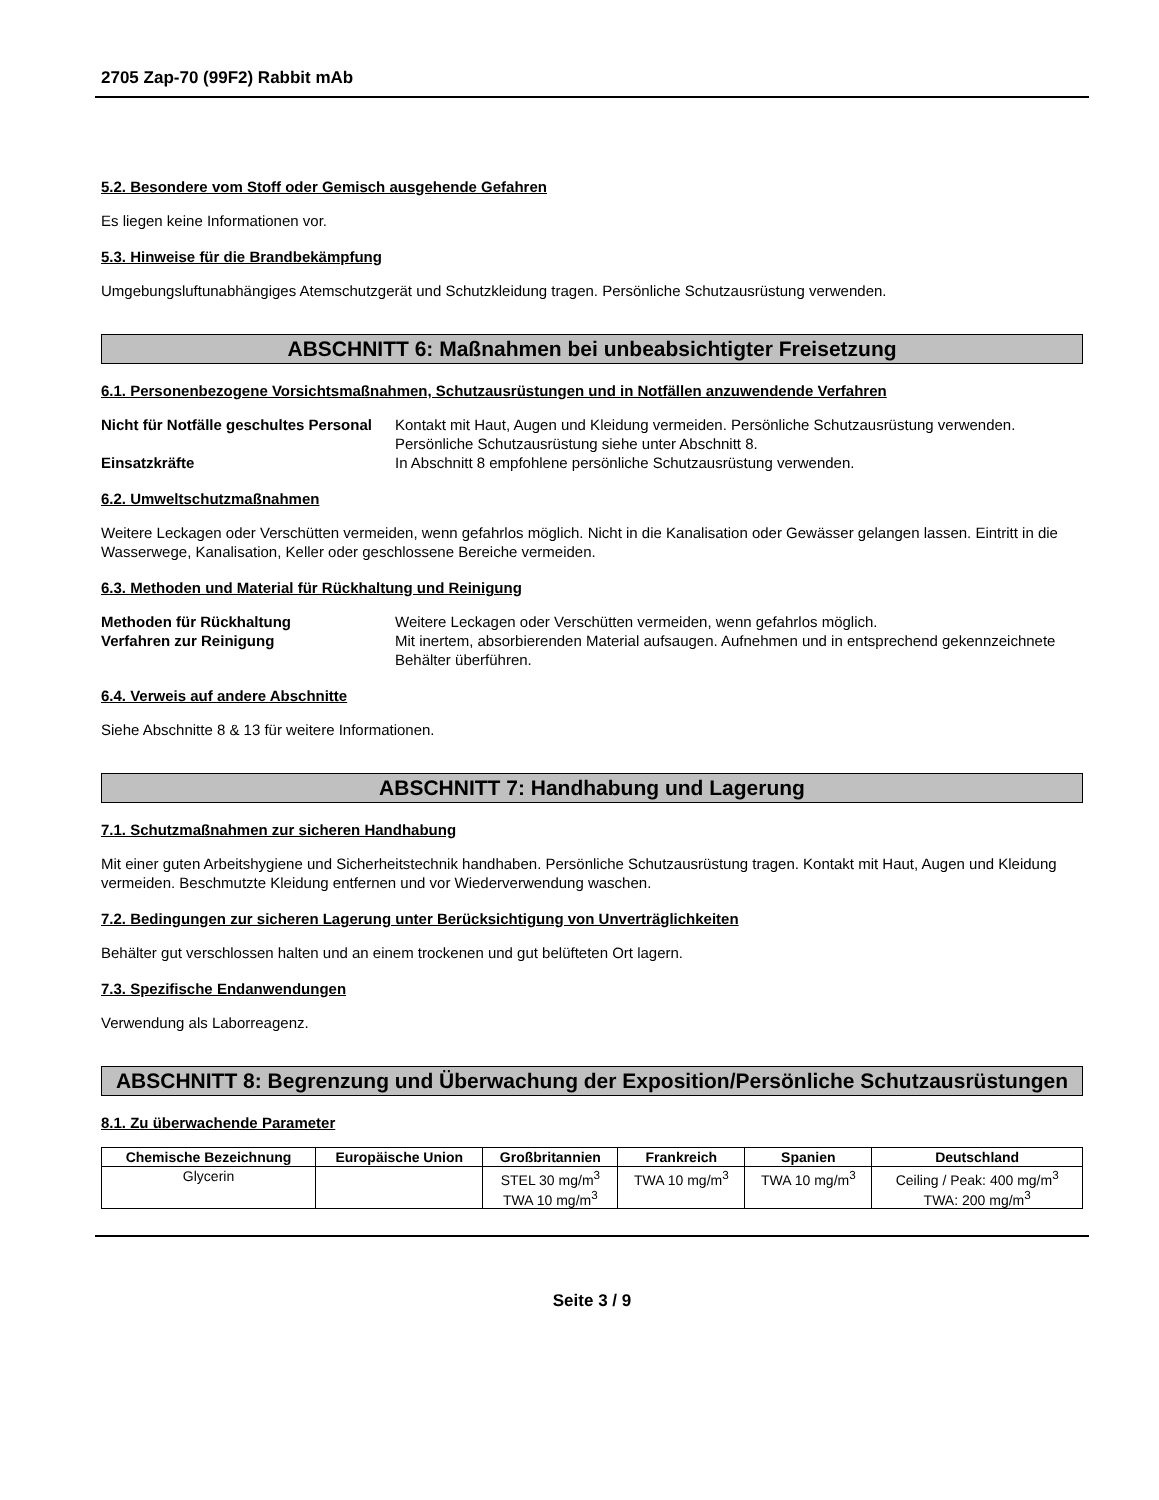2705 Zap-70 (99F2) Rabbit mAb
5.2. Besondere vom Stoff oder Gemisch ausgehende Gefahren
Es liegen keine Informationen vor.
5.3. Hinweise für die Brandbekämpfung
Umgebungsluftunabhängiges Atemschutzgerät und Schutzkleidung tragen. Persönliche Schutzausrüstung verwenden.
ABSCHNITT 6: Maßnahmen bei unbeabsichtigter Freisetzung
6.1. Personenbezogene Vorsichtsmaßnahmen, Schutzausrüstungen und in Notfällen anzuwendende Verfahren
Nicht für Notfälle geschultes Personal
Kontakt mit Haut, Augen und Kleidung vermeiden. Persönliche Schutzausrüstung verwenden. Persönliche Schutzausrüstung siehe unter Abschnitt 8.
Einsatzkräfte In Abschnitt 8 empfohlene persönliche Schutzausrüstung verwenden.
6.2. Umweltschutzmaßnahmen
Weitere Leckagen oder Verschütten vermeiden, wenn gefahrlos möglich. Nicht in die Kanalisation oder Gewässer gelangen lassen. Eintritt in die Wasserwege, Kanalisation, Keller oder geschlossene Bereiche vermeiden.
6.3. Methoden und Material für Rückhaltung und Reinigung
Methoden für Rückhaltung Weitere Leckagen oder Verschütten vermeiden, wenn gefahrlos möglich.
Verfahren zur Reinigung Mit inertem, absorbierenden Material aufsaugen. Aufnehmen und in entsprechend gekennzeichnete Behälter überführen.
6.4. Verweis auf andere Abschnitte
Siehe Abschnitte 8 & 13 für weitere Informationen.
ABSCHNITT 7: Handhabung und Lagerung
7.1. Schutzmaßnahmen zur sicheren Handhabung
Mit einer guten Arbeitshygiene und Sicherheitstechnik handhaben. Persönliche Schutzausrüstung tragen. Kontakt mit Haut, Augen und Kleidung vermeiden. Beschmutzte Kleidung entfernen und vor Wiederverwendung waschen.
7.2. Bedingungen zur sicheren Lagerung unter Berücksichtigung von Unverträglichkeiten
Behälter gut verschlossen halten und an einem trockenen und gut belüfteten Ort lagern.
7.3. Spezifische Endanwendungen
Verwendung als Laborreagenz.
ABSCHNITT 8: Begrenzung und Überwachung der Exposition/Persönliche Schutzausrüstungen
8.1. Zu überwachende Parameter
| Chemische Bezeichnung | Europäische Union | Großbritannien | Frankreich | Spanien | Deutschland |
| --- | --- | --- | --- | --- | --- |
| Glycerin | | STEL 30 mg/m<sup>3</sup> TWA 10 mg/m<sup>3</sup> | TWA 10 mg/m<sup>3</sup> | TWA 10 mg/m<sup>3</sup> | Ceiling / Peak: 400 mg/m<sup>3</sup> TWA: 200 mg/m<sup>3</sup> |
Seite 3 / 9